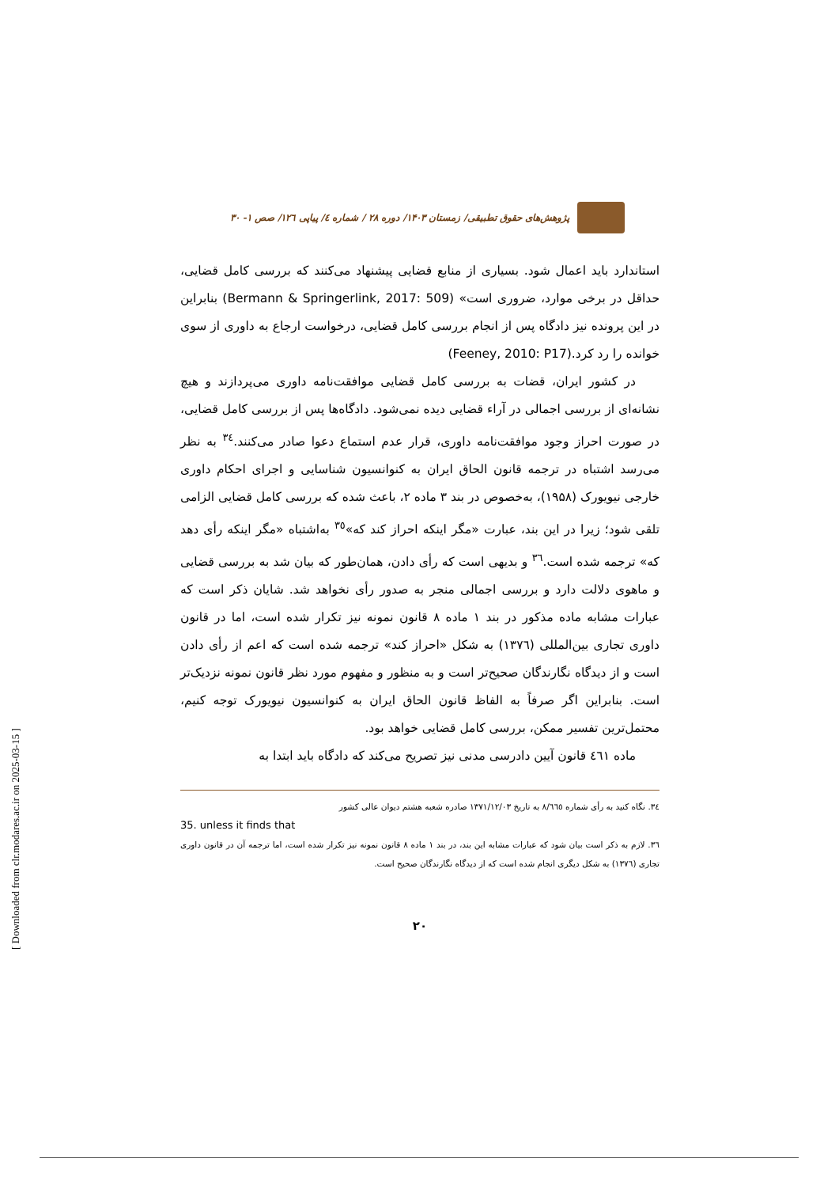[ Downloaded from clr.modares.ac.ir on 2025-03-15 ]
پژوهش‌های حقوق تطبیقی/ زمستان ۱۴۰۳/ دوره ۲۸ / شماره ٤/ پیاپی ۱۲٦/ صص ۱- ۳۰
استاندارد باید اعمال شود. بسیاری از منابع قضایی پیشنهاد می‌کنند که بررسی کامل قضایی، حداقل در برخی موارد، ضروری است» (Bermann & Springerlink, 2017: 509) بنابراین در این پرونده نیز دادگاه پس از انجام بررسی کامل قضایی، درخواست ارجاع به داوری از سوی خوانده را رد کرد.(Feeney, 2010: P17)
در کشور ایران، قضات به بررسی کامل قضایی موافقت‌نامه داوری می‌پردازند و هیچ نشانه‌ای از بررسی اجمالی در آراء قضایی دیده نمی‌شود. دادگاه‌ها پس از بررسی کامل قضایی، در صورت احراز وجود موافقت‌نامه داوری، قرار عدم استماع دعوا صادر می‌کنند.<sup>۳٤</sup> به نظر می‌رسد اشتباه در ترجمه قانون الحاق ایران به کنوانسیون شناسایی و اجرای احکام داوری خارجی نیویورک (۱۹۵۸)، به‌خصوص در بند ۳ ماده ۲، باعث شده که بررسی کامل قضایی الزامی تلقی شود؛ زیرا در این بند، عبارت «مگر اینکه احراز کند که»<sup>۳٥</sup> به‌اشتباه «مگر اینکه رأی دهد که» ترجمه شده است.<sup>۳٦</sup> و بدیهی است که رأی دادن، همان‌طور که بیان شد به بررسی قضایی و ماهوی دلالت دارد و بررسی اجمالی منجر به صدور رأی نخواهد شد. شایان ذکر است که عبارات مشابه ماده مذکور در بند ۱ ماده ۸ قانون نمونه نیز تکرار شده است، اما در قانون داوری تجاری بین‌المللی (۱۳۷٦) به شکل «احراز کند» ترجمه شده است که اعم از رأی دادن است و از دیدگاه نگارندگان صحیح‌تر است و به منظور و مفهوم مورد نظر قانون نمونه نزدیک‌تر است. بنابراین اگر صرفاً به الفاظ قانون الحاق ایران به کنوانسیون نیویورک توجه کنیم، محتمل‌ترین تفسیر ممکن، بررسی کامل قضایی خواهد بود.
ماده ٤٦۱ قانون آیین دادرسی مدنی نیز تصریح می‌کند که دادگاه باید ابتدا به
۳٤. نگاه کنید به رأی شماره ۸/٦٦٥ به تاریخ ۱۳۷۱/۱۲/۰۳ صادره شعبه هشتم دیوان عالی کشور
35. unless it finds that
۳٦. لازم به ذکر است بیان شود که عبارات مشابه این بند، در بند ۱ ماده ۸ قانون نمونه نیز تکرار شده است، اما ترجمه آن در قانون داوری تجاری (۱۳۷٦) به شکل دیگری انجام شده است که از دیدگاه نگارندگان صحیح است.
۲۰